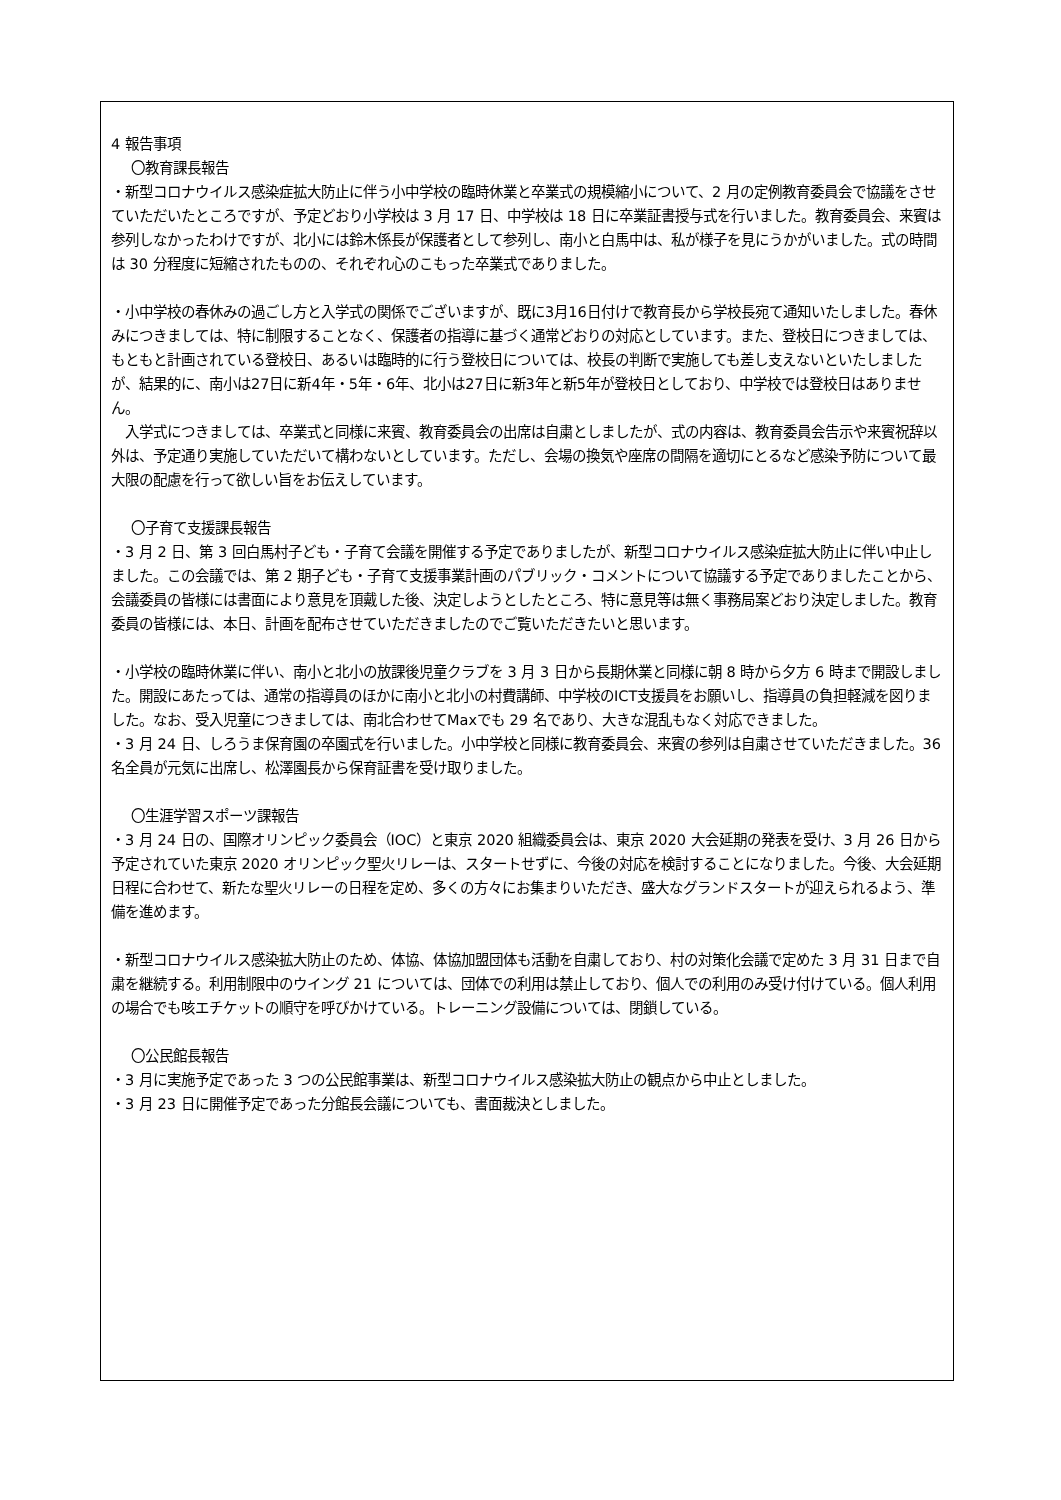4 報告事項
〇教育課長報告
・新型コロナウイルス感染症拡大防止に伴う小中学校の臨時休業と卒業式の規模縮小について、2 月の定例教育委員会で協議をさせていただいたところですが、予定どおり小学校は 3 月 17 日、中学校は 18 日に卒業証書授与式を行いました。教育委員会、来賓は参列しなかったわけですが、北小には鈴木係長が保護者として参列し、南小と白馬中は、私が様子を見にうかがいました。式の時間は 30 分程度に短縮されたものの、それぞれ心のこもった卒業式でありました。
・小中学校の春休みの過ごし方と入学式の関係でございますが、既に3月16日付けで教育長から学校長宛て通知いたしました。春休みにつきましては、特に制限することなく、保護者の指導に基づく通常どおりの対応としています。また、登校日につきましては、もともと計画されている登校日、あるいは臨時的に行う登校日については、校長の判断で実施しても差し支えないといたしましたが、結果的に、南小は27日に新4年・5年・6年、北小は27日に新3年と新5年が登校日としており、中学校では登校日はありません。
　入学式につきましては、卒業式と同様に来賓、教育委員会の出席は自粛としましたが、式の内容は、教育委員会告示や来賓祝辞以外は、予定通り実施していただいて構わないとしています。ただし、会場の換気や座席の間隔を適切にとるなど感染予防について最大限の配慮を行って欲しい旨をお伝えしています。
〇子育て支援課長報告
・3 月 2 日、第 3 回白馬村子ども・子育て会議を開催する予定でありましたが、新型コロナウイルス感染症拡大防止に伴い中止しました。この会議では、第 2 期子ども・子育て支援事業計画のパブリック・コメントについて協議する予定でありましたことから、会議委員の皆様には書面により意見を頂戴した後、決定しようとしたところ、特に意見等は無く事務局案どおり決定しました。教育委員の皆様には、本日、計画を配布させていただきましたのでご覧いただきたいと思います。
・小学校の臨時休業に伴い、南小と北小の放課後児童クラブを 3 月 3 日から長期休業と同様に朝 8 時から夕方 6 時まで開設しました。開設にあたっては、通常の指導員のほかに南小と北小の村費講師、中学校のICT支援員をお願いし、指導員の負担軽減を図りました。なお、受入児童につきましては、南北合わせてMaxでも 29 名であり、大きな混乱もなく対応できました。
・3 月 24 日、しろうま保育園の卒園式を行いました。小中学校と同様に教育委員会、来賓の参列は自粛させていただきました。36 名全員が元気に出席し、松澤園長から保育証書を受け取りました。
〇生涯学習スポーツ課報告
・3 月 24 日の、国際オリンピック委員会（IOC）と東京 2020 組織委員会は、東京 2020 大会延期の発表を受け、3 月 26 日から予定されていた東京 2020 オリンピック聖火リレーは、スタートせずに、今後の対応を検討することになりました。今後、大会延期日程に合わせて、新たな聖火リレーの日程を定め、多くの方々にお集まりいただき、盛大なグランドスタートが迎えられるよう、準備を進めます。
・新型コロナウイルス感染拡大防止のため、体協、体協加盟団体も活動を自粛しており、村の対策化会議で定めた 3 月 31 日まで自粛を継続する。利用制限中のウイング 21 については、団体での利用は禁止しており、個人での利用のみ受け付けている。個人利用の場合でも咳エチケットの順守を呼びかけている。トレーニング設備については、閉鎖している。
〇公民館長報告
・3 月に実施予定であった 3 つの公民館事業は、新型コロナウイルス感染拡大防止の観点から中止としました。
・3 月 23 日に開催予定であった分館長会議についても、書面裁決としました。